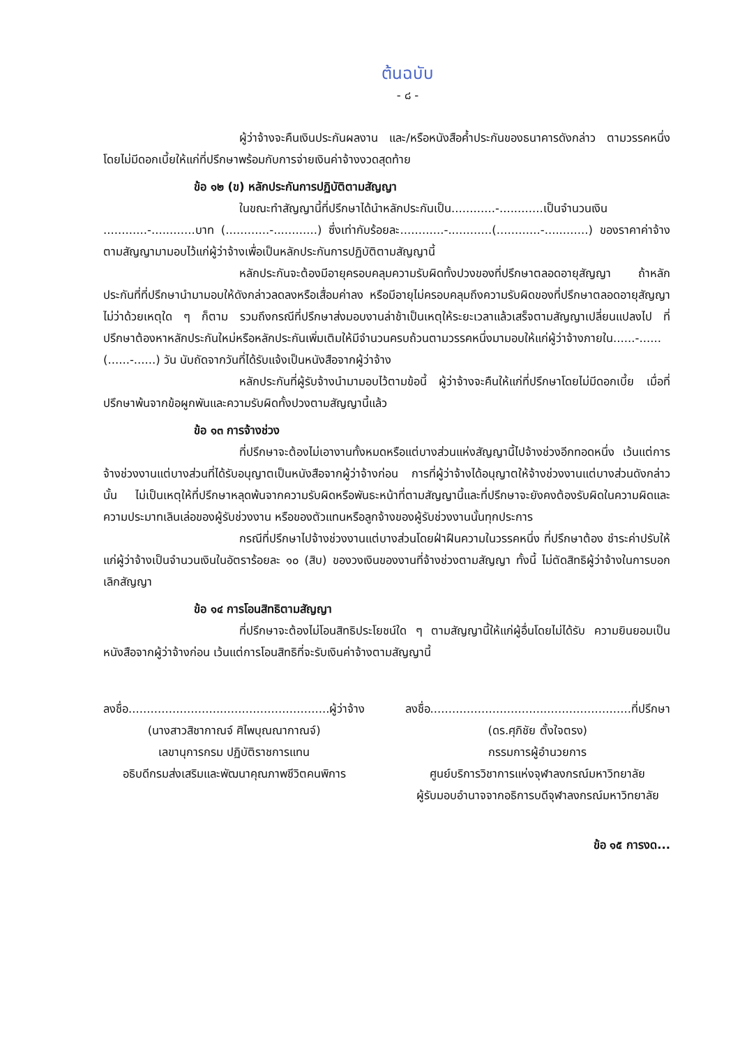ต้นฉบับ
- ๘ -
ผู้ว่าจ้างจะคืนเงินประกันผลงาน และ/หรือหนังสือค้ำประกันของธนาคารดังกล่าว ตามวรรคหนึ่ง โดยไม่มีดอกเบี้ยให้แก่ที่ปรึกษาพร้อมกับการจ่ายเงินค่าจ้างงวดสุดท้าย
ข้อ ๑๒ (ข) หลักประกันการปฏิบัติตามสัญญา
ในขณะทำสัญญานี้ที่ปรึกษาได้นำหลักประกันเป็น............-............เป็นจำนวนเงิน ............-............บาท (............-............) ซึ่งเท่ากับร้อยละ............-............(............-............) ของราคาค่าจ้าง ตามสัญญามามอบไว้แก่ผู้ว่าจ้างเพื่อเป็นหลักประกันการปฏิบัติตามสัญญานี้
หลักประกันจะต้องมีอายุครอบคลุมความรับผิดทั้งปวงของที่ปรึกษาตลอดอายุสัญญา ถ้าหลักประกันที่ที่ปรึกษานำมามอบให้ดังกล่าวลดลงหรือเสื่อมค่าลง หรือมีอายุไม่ครอบคลุมถึงความรับผิดของที่ปรึกษาตลอดอายุสัญญา ไม่ว่าด้วยเหตุใด ๆ ก็ตาม รวมถึงกรณีที่ปรึกษาส่งมอบงานล่าช้าเป็นเหตุให้ระยะเวลาแล้วเสร็จตามสัญญาเปลี่ยนแปลงไป ที่ปรึกษาต้องหาหลักประกันใหม่หรือหลักประกันเพิ่มเติมให้มีจำนวนครบถ้วนตามวรรคหนึ่งมามอบให้แก่ผู้ว่าจ้างภายใน......-......(......-......) วัน นับถัดจากวันที่ได้รับแจ้งเป็นหนังสือจากผู้ว่าจ้าง
หลักประกันที่ผู้รับจ้างนำมามอบไว้ตามข้อนี้ ผู้ว่าจ้างจะคืนให้แก่ที่ปรึกษาโดยไม่มีดอกเบี้ย เมื่อที่ปรึกษาพ้นจากข้อผูกพันและความรับผิดทั้งปวงตามสัญญานี้แล้ว
ข้อ ๑๓ การจ้างช่วง
ที่ปรึกษาจะต้องไม่เอางานทั้งหมดหรือแต่บางส่วนแห่งสัญญานี้ไปจ้างช่วงอีกทอดหนึ่ง เว้นแต่การจ้างช่วงงานแต่บางส่วนที่ได้รับอนุญาตเป็นหนังสือจากผู้ว่าจ้างก่อน การที่ผู้ว่าจ้างได้อนุญาตให้จ้างช่วงงานแต่บางส่วนดังกล่าวนั้น ไม่เป็นเหตุให้ที่ปรึกษาหลุดพ้นจากความรับผิดหรือพันธะหน้าที่ตามสัญญานี้และที่ปรึกษาจะยังคงต้องรับผิดในความผิดและความประมาทเลินเล่อของผู้รับช่วงงาน หรือของตัวแทนหรือลูกจ้างของผู้รับช่วงงานนั้นทุกประการ
กรณีที่ปรึกษาไปจ้างช่วงงานแต่บางส่วนโดยฝ่าฝืนความในวรรคหนึ่ง ที่ปรึกษาต้อง ชำระค่าปรับให้แก่ผู้ว่าจ้างเป็นจำนวนเงินในอัตราร้อยละ ๑๐ (สิบ) ของวงเงินของงานที่จ้างช่วงตามสัญญา ทั้งนี้ ไม่ตัดสิทธิผู้ว่าจ้างในการบอกเลิกสัญญา
ข้อ ๑๔ การโอนสิทธิตามสัญญา
ที่ปรึกษาจะต้องไม่โอนสิทธิประโยชน์ใด ๆ ตามสัญญานี้ให้แก่ผู้อื่นโดยไม่ได้รับ ความยินยอมเป็นหนังสือจากผู้ว่าจ้างก่อน เว้นแต่การโอนสิทธิที่จะรับเงินค่าจ้างตามสัญญานี้
ลงชื่อ.......................................................ผู้ว่าจ้าง
(นางสาวสิชากาณจ์ ศิไพบุณณากาณจ์)
เลขานุการกรม ปฏิบัติราชการแทน
อธิบดีกรมส่งเสริมและพัฒนาคุณภาพชีวิตคนพิการ
ลงชื่อ.......................................................ที่ปรึกษา
(ดร.ศุภิชัย ตั้งใจตรง)
กรรมการผู้อำนวยการ
ศูนย์บริการวิชาการแห่งจุฬาลงกรณ์มหาวิทยาลัย
ผู้รับมอบอำนาจจากอธิการบดีจุฬาลงกรณ์มหาวิทยาลัย
ข้อ ๑๕ การงด...